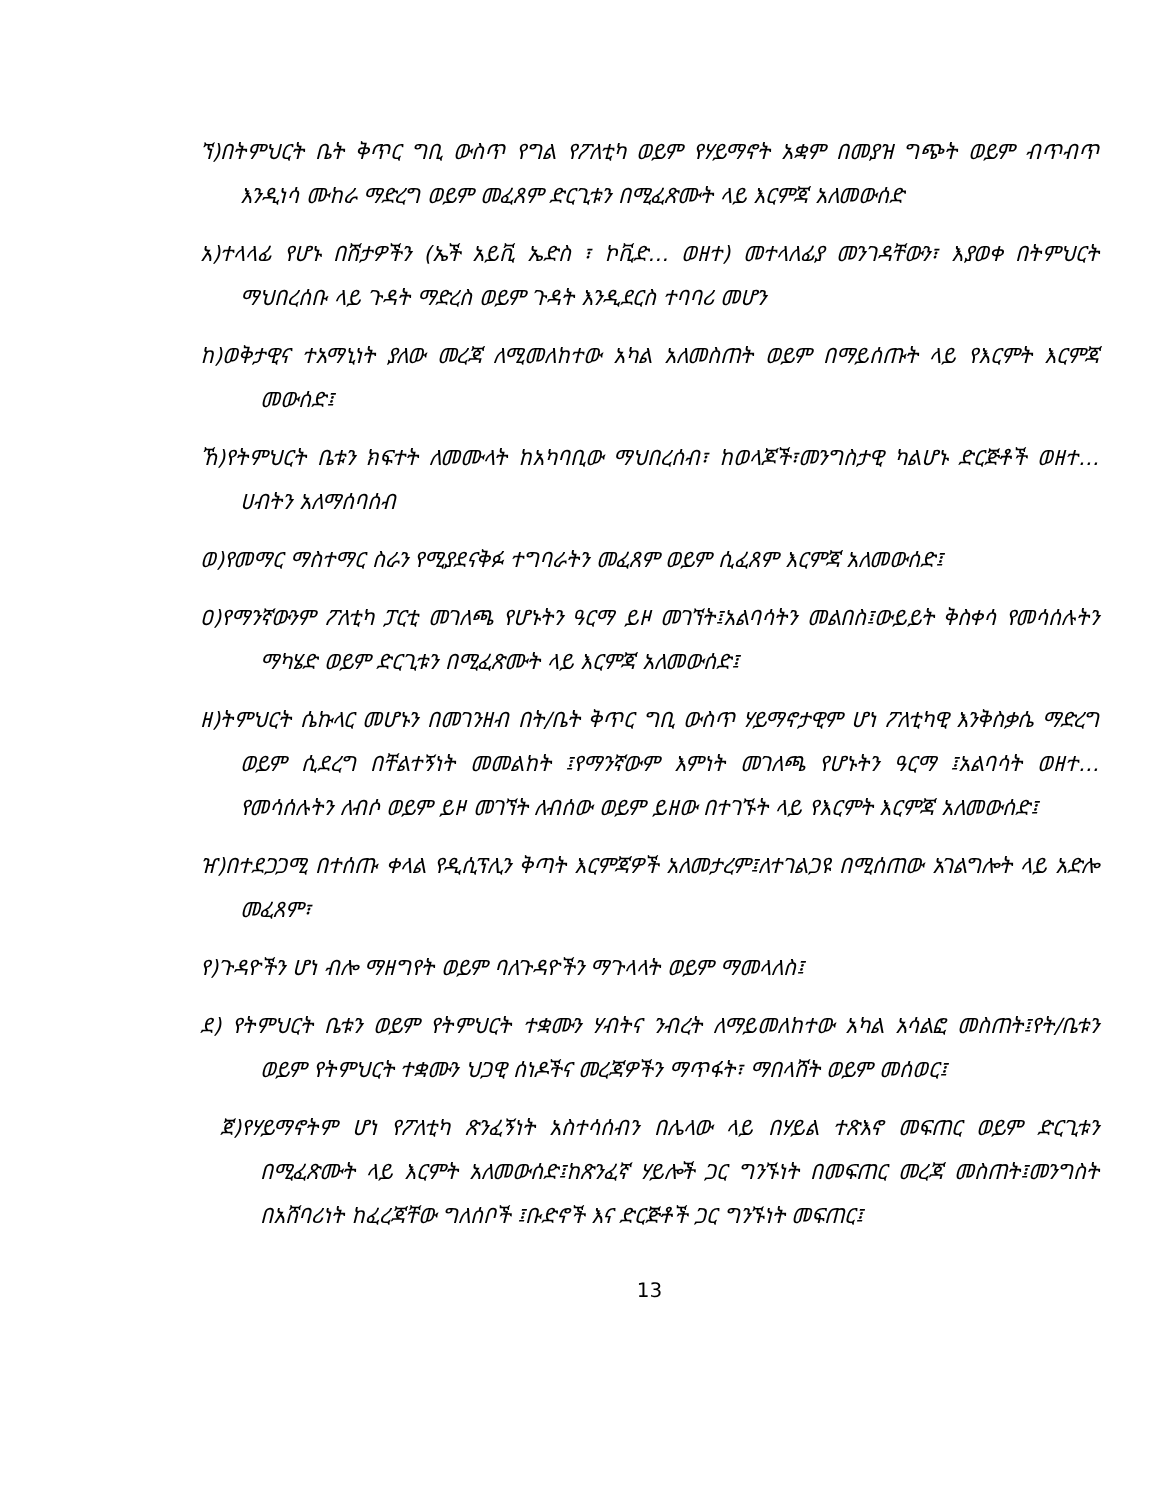ኘ)በትምህርት ቤት ቅጥር ግቢ ውስጥ የግል የፖለቲካ ወይም የሃይማኖት አቋም በመያዝ ግጭት ወይም ብጥብጥ እንዲነሳ ሙከራ ማድረግ ወይም መፈጸም ድርጊቱን በሚፈጽሙት ላይ እርምጃ አለመውሰድ
አ)ተላላፊ የሆኑ በሽታዎችን (ኤች አይቪ ኤድስ ፣ ኮቪድ… ወዘተ) መተላለፊያ መንገዳቸውን፣ እያወቀ በትምህርት ማህበረሰቡ ላይ ጉዳት ማድረስ ወይም ጉዳት እንዲደርስ ተባባሪ መሆን
ከ)ወቅታዊና ተአማኒነት ያለው መረጃ ለሚመለከተው አካል አለመስጠት ወይም በማይሰጡት ላይ የእርምት እርምጃ መውሰድ፤
ኸ)የትምህርት ቤቱን ክፍተት ለመሙላት ከአካባቢው ማህበረሰብ፣ ከወላጆች፣መንግስታዊ ካልሆኑ ድርጅቶች ወዘተ…ሀብትን አለማሰባሰብ
ወ)የመማር ማስተማር ስራን የሚያደናቅፉ ተግባራትን መፈጸም ወይም ሲፈጸም እርምጃ አለመውሰድ፤
ዐ)የማንኛውንም ፖለቲካ ፓርቲ መገለጫ የሆኑትን ዓርማ ይዞ መገኘት፤አልባሳትን መልበስ፤ውይይት ቅስቀሳ የመሳሰሉትን ማካሄድ ወይም ድርጊቱን በሚፈጽሙት ላይ እርምጃ አለመውሰድ፤
ዘ)ትምህርት ሴኩላር መሆኑን በመገንዘብ በት/ቤት ቅጥር ግቢ ውስጥ ሃይማኖታዊም ሆነ ፖለቲካዊ እንቅስቃሴ ማድረግ ወይም ሲደረግ በቸልተኝነት መመልከት ፤የማንኛውም እምነት መገለጫ የሆኑትን ዓርማ ፤አልባሳት ወዘተ… የመሳሰሉትን ለብሶ ወይም ይዞ መገኘት ለብሰው ወይም ይዘው በተገኙት ላይ የእርምት እርምጃ አለመውሰድ፤
ዠ)በተደጋጋሚ በተሰጡ ቀላል የዲሲፕሊን ቅጣት እርምጃዎች አለመታረም፤ለተገልጋዩ በሚሰጠው አገልግሎት ላይ አድሎ መፈጸም፣
የ)ጉዳዮችን ሆነ ብሎ ማዘግየት ወይም ባለጉዳዮችን ማጉላላት ወይም ማመላለስ፤
ደ) የትምህርት ቤቱን ወይም የትምህርት ተቋሙን ሃብትና ንብረት ለማይመለከተው አካል አሳልፎ መስጠት፤የት/ቤቱን ወይም የትምህርት ተቋሙን ህጋዊ ሰነዶችና መረጃዎችን ማጥፋት፣ ማበላሸት ወይም መሰወር፤
ጀ)የሃይማኖትም ሆነ የፖለቲካ ጽንፈኝነት አስተሳሰብን በሌላው ላይ በሃይል ተጽእኖ መፍጠር ወይም ድርጊቱን በሚፈጽሙት ላይ እርምት አለመውሰድ፤ከጽንፈኛ ሃይሎች ጋር ግንኙነት በመፍጠር መረጃ መስጠት፤መንግስት በአሸባሪነት ከፈረጃቸው ግለሰቦች ፤ቡድኖች እና ድርጅቶች ጋር ግንኙነት መፍጠር፤
13